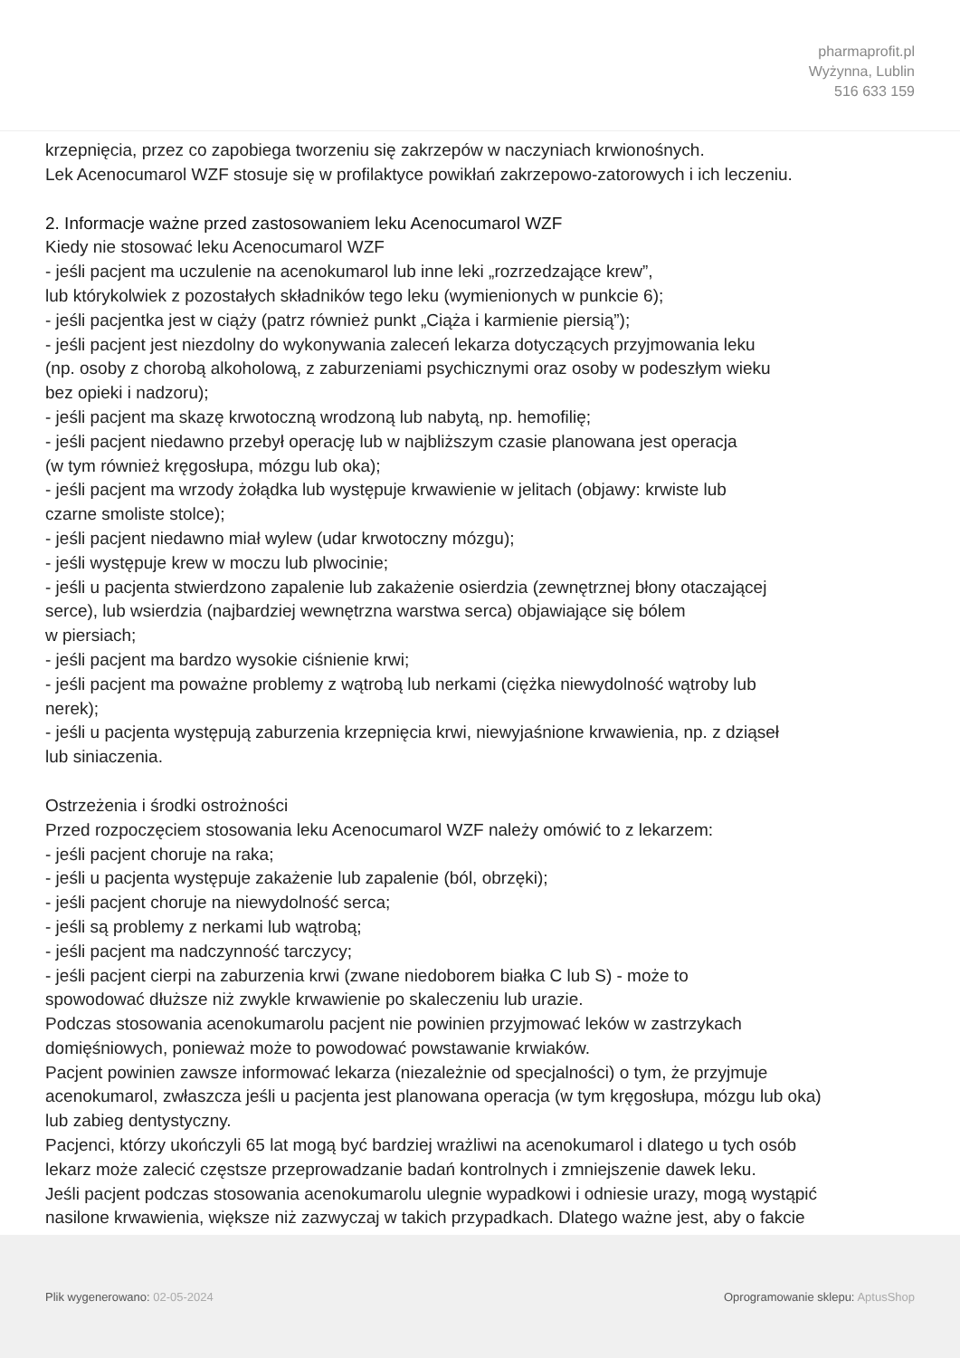pharmaprofit.pl
Wyżynna, Lublin
516 633 159
krzepnięcia, przez co zapobiega tworzeniu się zakrzepów w naczyniach krwionośnych.
Lek Acenocumarol WZF stosuje się w profilaktyce powikłań zakrzepowo-zatorowych i ich leczeniu.
2. Informacje ważne przed zastosowaniem leku Acenocumarol WZF
Kiedy nie stosować leku Acenocumarol WZF
- jeśli pacjent ma uczulenie na acenokumarol lub inne leki „rozrzedzające krew”,
lub którykolwiek z pozostałych składników tego leku (wymienionych w punkcie 6);
- jeśli pacjentka jest w ciąży (patrz również punkt „Ciąża i karmienie piersią”);
- jeśli pacjent jest niezdolny do wykonywania zaleceń lekarza dotyczących przyjmowania leku
(np. osoby z chorobą alkoholową, z zaburzeniami psychicznymi oraz osoby w podeszłym wieku
bez opieki i nadzoru);
- jeśli pacjent ma skazę krwotoczną wrodzoną lub nabytą, np. hemofilię;
- jeśli pacjent niedawno przebył operację lub w najbliższym czasie planowana jest operacja
(w tym również kręgosłupa, mózgu lub oka);
- jeśli pacjent ma wrzody żołądka lub występuje krwawienie w jelitach (objawy: krwiste lub
czarne smoliste stolce);
- jeśli pacjent niedawno miał wylew (udar krwotoczny mózgu);
- jeśli występuje krew w moczu lub plwocinie;
- jeśli u pacjenta stwierdzono zapalenie lub zakażenie osierdzia (zewnętrznej błony otaczającej
serce), lub wsierdzia (najbardziej wewnętrzna warstwa serca) objawiające się bólem
w piersiach;
- jeśli pacjent ma bardzo wysokie ciśnienie krwi;
- jeśli pacjent ma poważne problemy z wątrobą lub nerkami (ciężka niewydolność wątroby lub
nerek);
- jeśli u pacjenta występują zaburzenia krzepnięcia krwi, niewyjaśnione krwawienia, np. z dziąseł
lub siniaczenia.
Ostrzeżenia i środki ostrożności
Przed rozpoczęciem stosowania leku Acenocumarol WZF należy omówić to z lekarzem:
- jeśli pacjent choruje na raka;
- jeśli u pacjenta występuje zakażenie lub zapalenie (ból, obrzęki);
- jeśli pacjent choruje na niewydolność serca;
- jeśli są problemy z nerkami lub wątrobą;
- jeśli pacjent ma nadczynność tarczycy;
- jeśli pacjent cierpi na zaburzenia krwi (zwane niedoborem białka C lub S) - może to
spowodować dłuższe niż zwykle krwawienie po skaleczeniu lub urazie.
Podczas stosowania acenokumarolu pacjent nie powinien przyjmować leków w zastrzykach
domięśniowych, ponieważ może to powodować powstawanie krwiaków.
Pacjent powinien zawsze informować lekarza (niezależnie od specjalności) o tym, że przyjmuje
acenokumarol, zwłaszcza jeśli u pacjenta jest planowana operacja (w tym kręgosłupa, mózgu lub oka)
lub zabieg dentystyczny.
Pacjenci, którzy ukończyli 65 lat mogą być bardziej wrażliwi na acenokumarol i dlatego u tych osób
lekarz może zalecić częstsze przeprowadzanie badań kontrolnych i zmniejszenie dawek leku.
Jeśli pacjent podczas stosowania acenokumarolu ulegnie wypadkowi i odniesie urazy, mogą wystąpić
nasilone krwawienia, większe niż zazwyczaj w takich przypadkach. Dlatego ważne jest, aby o fakcie
Plik wygenerowano: 02-05-2024
Oprogramowanie sklepu: AptusShop